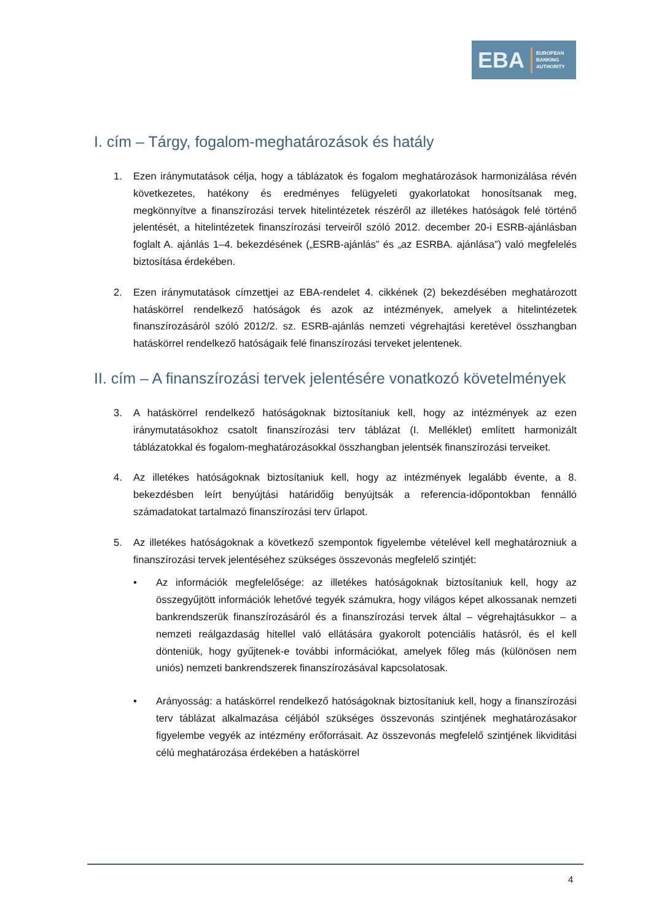EBA
EUROPEAN
BANKING
AUTHORITY
I. cím – Tárgy, fogalom-meghatározások és hatály
1. Ezen iránymutatások célja, hogy a táblázatok és fogalom meghatározások harmonizálása révén következetes, hatékony és eredményes felügyeleti gyakorlatokat honosítsanak meg, megkönnyítve a finanszírozási tervek hitelintézetek részéről az illetékes hatóságok felé történő jelentését, a hitelintézetek finanszírozási terveiről szóló 2012. december 20-i ESRB-ajánlásban foglalt A. ajánlás 1–4. bekezdésének („ESRB-ajánlás” és „az ESRBA. ajánlása”) való megfelelés biztosítása érdekében.
2. Ezen iránymutatások címzettjei az EBA-rendelet 4. cikkének (2) bekezdésében meghatározott hatáskörrel rendelkező hatóságok és azok az intézmények, amelyek a hitelintézetek finanszírozásáról szóló 2012/2. sz. ESRB-ajánlás nemzeti végrehajtási keretével összhangban hatáskörrel rendelkező hatóságaik felé finanszírozási terveket jelentenek.
II. cím – A finanszírozási tervek jelentésére vonatkozó követelmények
3. A hatáskörrel rendelkező hatóságoknak biztosítaniuk kell, hogy az intézmények az ezen iránymutatásokhoz csatolt finanszírozási terv táblázat (I. Melléklet) említett harmonizált táblázatokkal és fogalom-meghatározásokkal összhangban jelentsék finanszírozási terveiket.
4. Az illetékes hatóságoknak biztosítaniuk kell, hogy az intézmények legalább évente, a 8. bekezdésben leírt benyújtási határidőig benyújtsák a referencia-időpontokban fennálló számadatokat tartalmazó finanszírozási terv űrlapot.
5. Az illetékes hatóságoknak a következő szempontok figyelembe vételével kell meghatározniuk a finanszírozási tervek jelentéséhez szükséges összevonás megfelelő szintjét:
• Az információk megfelelősége: az illetékes hatóságoknak biztosítaniuk kell, hogy az összegyűjtött információk lehetővé tegyék számukra, hogy világos képet alkossanak nemzeti bankrendszerük finanszírozásáról és a finanszírozási tervek által – végrehajtásukkor – a nemzeti reálgazdaság hitellel való ellátására gyakorolt potenciális hatásról, és el kell dönteniük, hogy gyűjtenek-e további információkat, amelyek főleg más (különösen nem uniós) nemzeti bankrendszerek finanszírozásával kapcsolatosak.
• Arányosság: a hatáskörrel rendelkező hatóságoknak biztosítaniuk kell, hogy a finanszírozási terv táblázat alkalmazása céljából szükséges összevonás szintjének meghatározásakor figyelembe vegyék az intézmény erőforrásait. Az összevonás megfelelő szintjének likviditási célú meghatározása érdekében a hatáskörrel
4